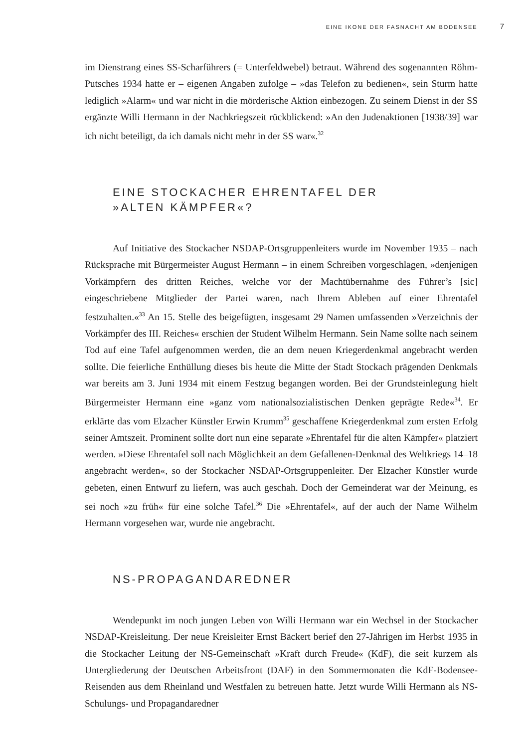EINE IKONE DER FASNACHT AM BODENSEE 7
im Dienstrang eines SS-Scharführers (= Unterfeldwebel) betraut. Während des sogenannten Röhm-Putsches 1934 hatte er – eigenen Angaben zufolge – »das Telefon zu bedienen«, sein Sturm hatte lediglich »Alarm« und war nicht in die mörderische Aktion einbezogen. Zu seinem Dienst in der SS ergänzte Willi Hermann in der Nachkriegszeit rückblickend: »An den Judenaktionen [1938/39] war ich nicht beteiligt, da ich damals nicht mehr in der SS war«.<sup>32</sup>
EINE STOCKACHER EHRENTAFEL DER
»ALTEN KÄMPFER«?
Auf Initiative des Stockacher NSDAP-Ortsgruppenleiters wurde im November 1935 – nach Rücksprache mit Bürgermeister August Hermann – in einem Schreiben vorgeschlagen, »denjenigen Vorkämpfern des dritten Reiches, welche vor der Machtübernahme des Führer’s [sic] eingeschriebene Mitglieder der Partei waren, nach Ihrem Ableben auf einer Ehrentafel festzuhalten.«<sup>33</sup> An 15. Stelle des beigefügten, insgesamt 29 Namen umfassenden »Verzeichnis der Vorkämpfer des III. Reiches« erschien der Student Wilhelm Hermann. Sein Name sollte nach seinem Tod auf eine Tafel aufgenommen werden, die an dem neuen Kriegerdenkmal angebracht werden sollte. Die feierliche Enthüllung dieses bis heute die Mitte der Stadt Stockach prägenden Denkmals war bereits am 3. Juni 1934 mit einem Festzug begangen worden. Bei der Grundsteinlegung hielt Bürgermeister Hermann eine »ganz vom nationalsozialistischen Denken geprägte Rede«<sup>34</sup>. Er erklärte das vom Elzacher Künstler Erwin Krumm<sup>35</sup> geschaffene Kriegerdenkmal zum ersten Erfolg seiner Amtszeit. Prominent sollte dort nun eine separate »Ehrentafel für die alten Kämpfer« platziert werden. »Diese Ehrentafel soll nach Möglichkeit an dem Gefallenen-Denkmal des Weltkriegs 14–18 angebracht werden«, so der Stockacher NSDAP-Ortsgruppenleiter. Der Elzacher Künstler wurde gebeten, einen Entwurf zu liefern, was auch geschah. Doch der Gemeinderat war der Meinung, es sei noch »zu früh« für eine solche Tafel.<sup>36</sup> Die »Ehrentafel«, auf der auch der Name Wilhelm Hermann vorgesehen war, wurde nie angebracht.
NS-PROPAGANDAREDNER
Wendepunkt im noch jungen Leben von Willi Hermann war ein Wechsel in der Stockacher NSDAP-Kreisleitung. Der neue Kreisleiter Ernst Bäckert berief den 27-Jährigen im Herbst 1935 in die Stockacher Leitung der NS-Gemeinschaft »Kraft durch Freude« (KdF), die seit kurzem als Untergliederung der Deutschen Arbeitsfront (DAF) in den Sommermonaten die KdF-Bodensee-Reisenden aus dem Rheinland und Westfalen zu betreuen hatte. Jetzt wurde Willi Hermann als NS-Schulungs- und Propagandaredner